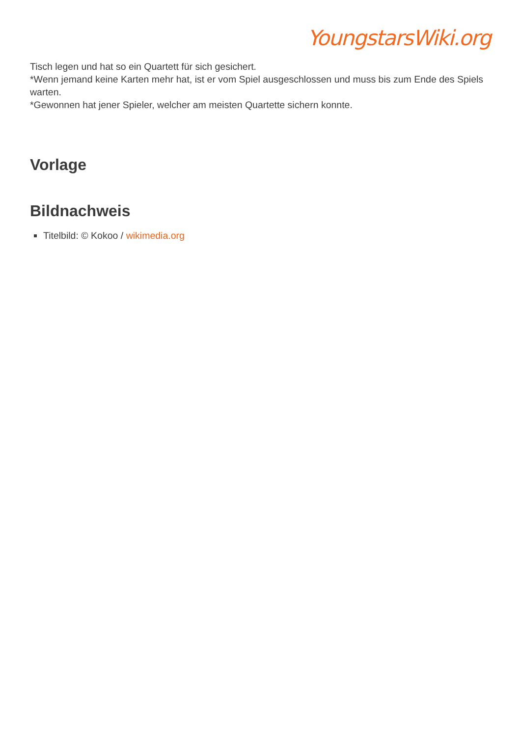YoungstarsWiki.org
Tisch legen und hat so ein Quartett für sich gesichert.
*Wenn jemand keine Karten mehr hat, ist er vom Spiel ausgeschlossen und muss bis zum Ende des Spiels warten.
*Gewonnen hat jener Spieler, welcher am meisten Quartette sichern konnte.
Vorlage
Bildnachweis
Titelbild: © Kokoo / wikimedia.org